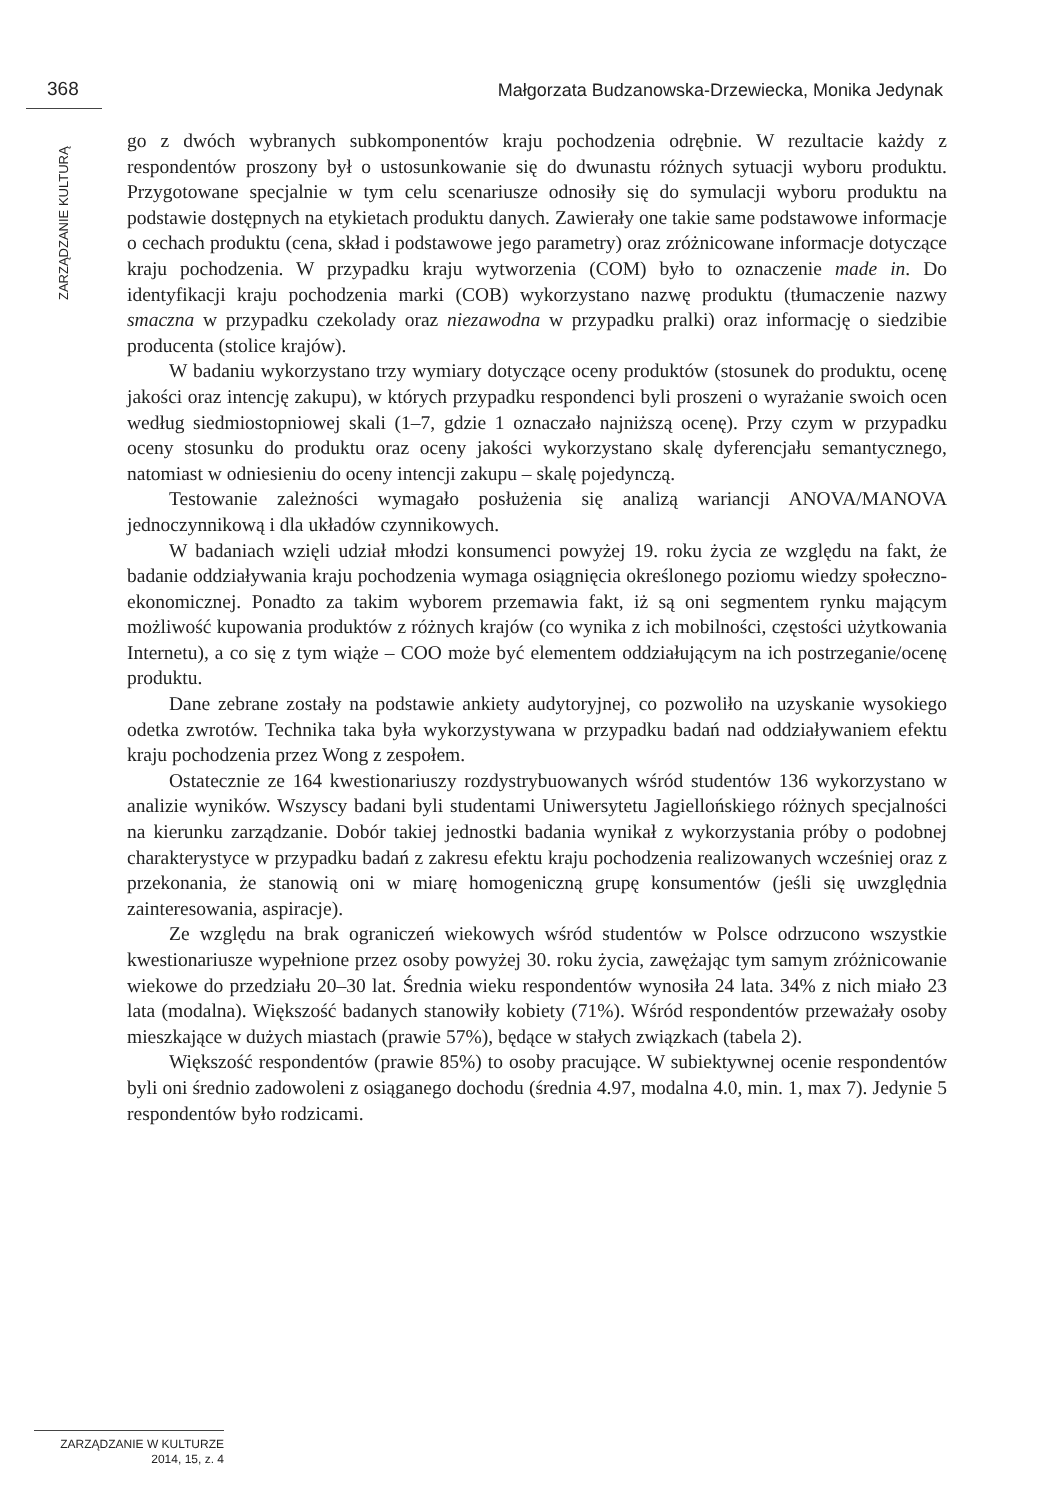368
Małgorzata Budzanowska-Drzewiecka, Monika Jedynak
ZARZĄDZANIE KULTURĄ
go z dwóch wybranych subkomponentów kraju pochodzenia odrębnie. W rezultacie każdy z respondentów proszony był o ustosunkowanie się do dwunastu różnych sytuacji wyboru produktu. Przygotowane specjalnie w tym celu scenariusze odnosiły się do symulacji wyboru produktu na podstawie dostępnych na etykietach produktu danych. Zawierały one takie same podstawowe informacje o cechach produktu (cena, skład i podstawowe jego parametry) oraz zróżnicowane informacje dotyczące kraju pochodzenia. W przypadku kraju wytworzenia (COM) było to oznaczenie made in. Do identyfikacji kraju pochodzenia marki (COB) wykorzystano nazwę produktu (tłumaczenie nazwy smaczna w przypadku czekolady oraz niezawodna w przypadku pralki) oraz informację o siedzibie producenta (stolice krajów).
W badaniu wykorzystano trzy wymiary dotyczące oceny produktów (stosunek do produktu, ocenę jakości oraz intencję zakupu), w których przypadku respondenci byli proszeni o wyrażanie swoich ocen według siedmiostopniowej skali (1–7, gdzie 1 oznaczało najniższą ocenę). Przy czym w przypadku oceny stosunku do produktu oraz oceny jakości wykorzystano skalę dyferencjału semantycznego, natomiast w odniesieniu do oceny intencji zakupu – skalę pojedynczą.
Testowanie zależności wymagało posłużenia się analizą wariancji ANOVA/MANOVA jednoczynnikową i dla układów czynnikowych.
W badaniach wzięli udział młodzi konsumenci powyżej 19. roku życia ze względu na fakt, że badanie oddziaływania kraju pochodzenia wymaga osiągnięcia określonego poziomu wiedzy społeczno-ekonomicznej. Ponadto za takim wyborem przemawia fakt, iż są oni segmentem rynku mającym możliwość kupowania produktów z różnych krajów (co wynika z ich mobilności, częstości użytkowania Internetu), a co się z tym wiąże – COO może być elementem oddziałującym na ich postrzeganie/ocenę produktu.
Dane zebrane zostały na podstawie ankiety audytoryjnej, co pozwoliło na uzyskanie wysokiego odetka zwrotów. Technika taka była wykorzystywana w przypadku badań nad oddziaływaniem efektu kraju pochodzenia przez Wong z zespołem.
Ostatecznie ze 164 kwestionariuszy rozdystrybuowanych wśród studentów 136 wykorzystano w analizie wyników. Wszyscy badani byli studentami Uniwersytetu Jagiellońskiego różnych specjalności na kierunku zarządzanie. Dobór takiej jednostki badania wynikał z wykorzystania próby o podobnej charakterystyce w przypadku badań z zakresu efektu kraju pochodzenia realizowanych wcześniej oraz z przekonania, że stanowią oni w miarę homogeniczną grupę konsumentów (jeśli się uwzględnia zainteresowania, aspiracje).
Ze względu na brak ograniczeń wiekowych wśród studentów w Polsce odrzucono wszystkie kwestionariusze wypełnione przez osoby powyżej 30. roku życia, zawężając tym samym zróżnicowanie wiekowe do przedziału 20–30 lat. Średnia wieku respondentów wynosiła 24 lata. 34% z nich miało 23 lata (modalna). Większość badanych stanowiły kobiety (71%). Wśród respondentów przeważały osoby mieszkające w dużych miastach (prawie 57%), będące w stałych związkach (tabela 2).
Większość respondentów (prawie 85%) to osoby pracujące. W subiektywnej ocenie respondentów byli oni średnio zadowoleni z osiąganego dochodu (średnia 4.97, modalna 4.0, min. 1, max 7). Jedynie 5 respondentów było rodzicami.
ZARZĄDZANIE W KULTURZE
2014, 15, z. 4